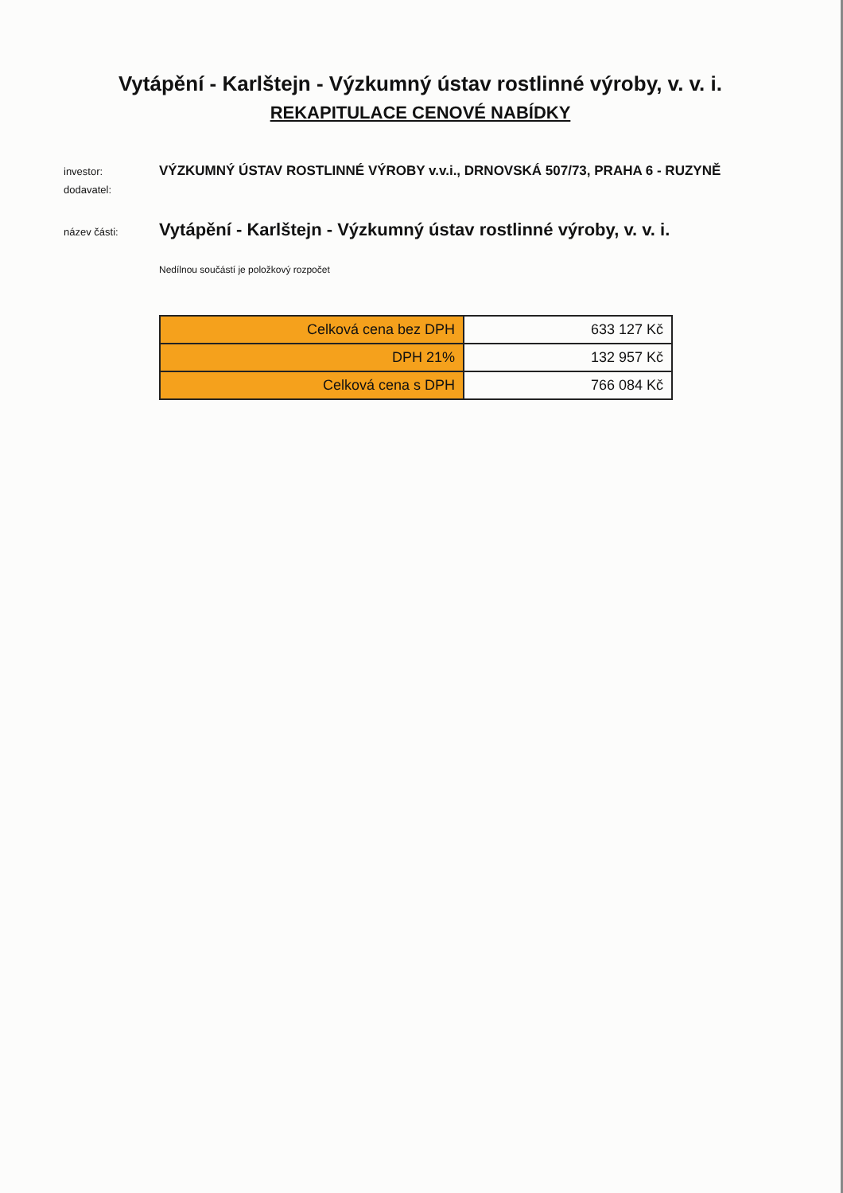Vytápění - Karlštejn - Výzkumný ústav rostlinné výroby, v. v. i.
REKAPITULACE CENOVÉ NABÍDKY
investor: VÝZKUMNÝ ÚSTAV ROSTLINNÉ VÝROBY v.v.i., DRNOVSKÁ 507/73, PRAHA 6 - RUZYNĚ
dodavatel:
název části: Vytápění - Karlštejn - Výzkumný ústav rostlinné výroby, v. v. i.
Nedílnou součástí je položkový rozpočet
| Celková cena bez DPH | 633 127 Kč |
| DPH 21% | 132 957 Kč |
| Celková cena s DPH | 766 084 Kč |